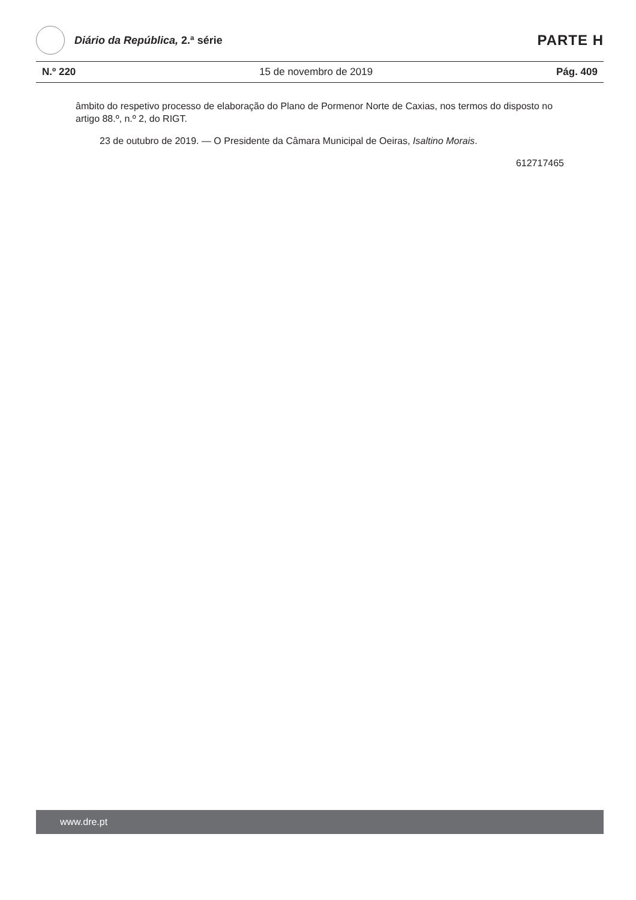Diário da República, 2.ª série
PARTE H
N.º 220 15 de novembro de 2019 Pág. 409
âmbito do respetivo processo de elaboração do Plano de Pormenor Norte de Caxias, nos termos do disposto no artigo 88.º, n.º 2, do RIGT.
23 de outubro de 2019. — O Presidente da Câmara Municipal de Oeiras, Isaltino Morais.
612717465
www.dre.pt